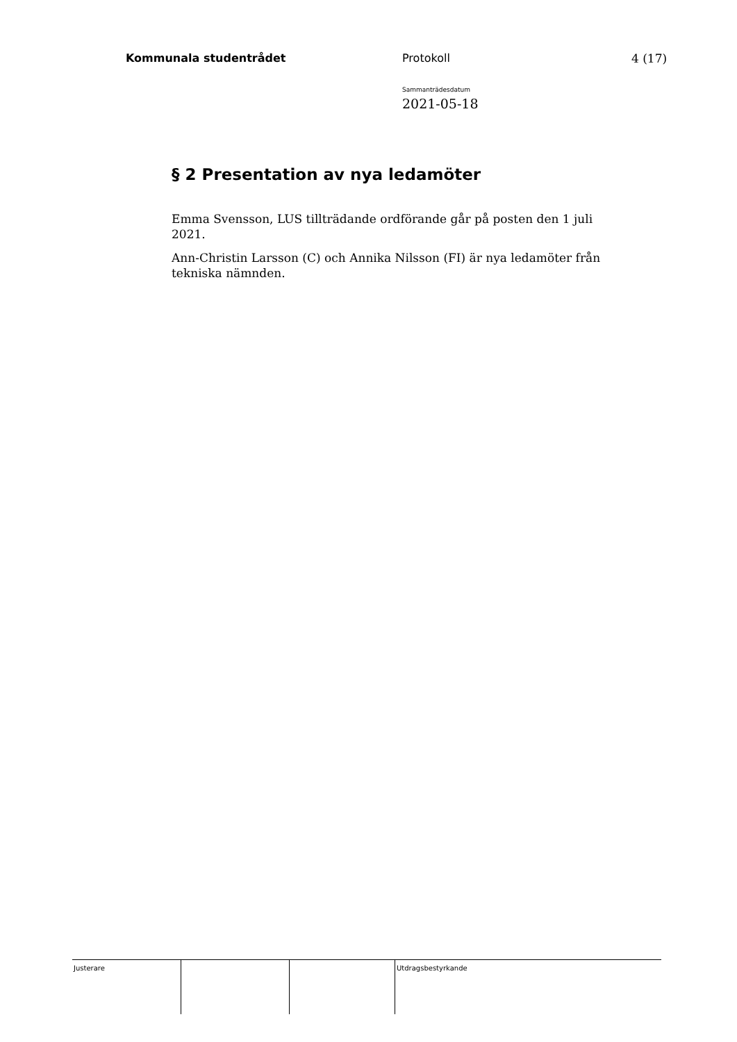Kommunala studentrådet Protokoll 4 (17)
Sammanträdesdatum
2021-05-18
§ 2 Presentation av nya ledamöter
Emma Svensson, LUS tillträdande ordförande går på posten den 1 juli 2021.
Ann-Christin Larsson (C) och Annika Nilsson (FI) är nya ledamöter från tekniska nämnden.
Justerare Utdragsbestyrkande